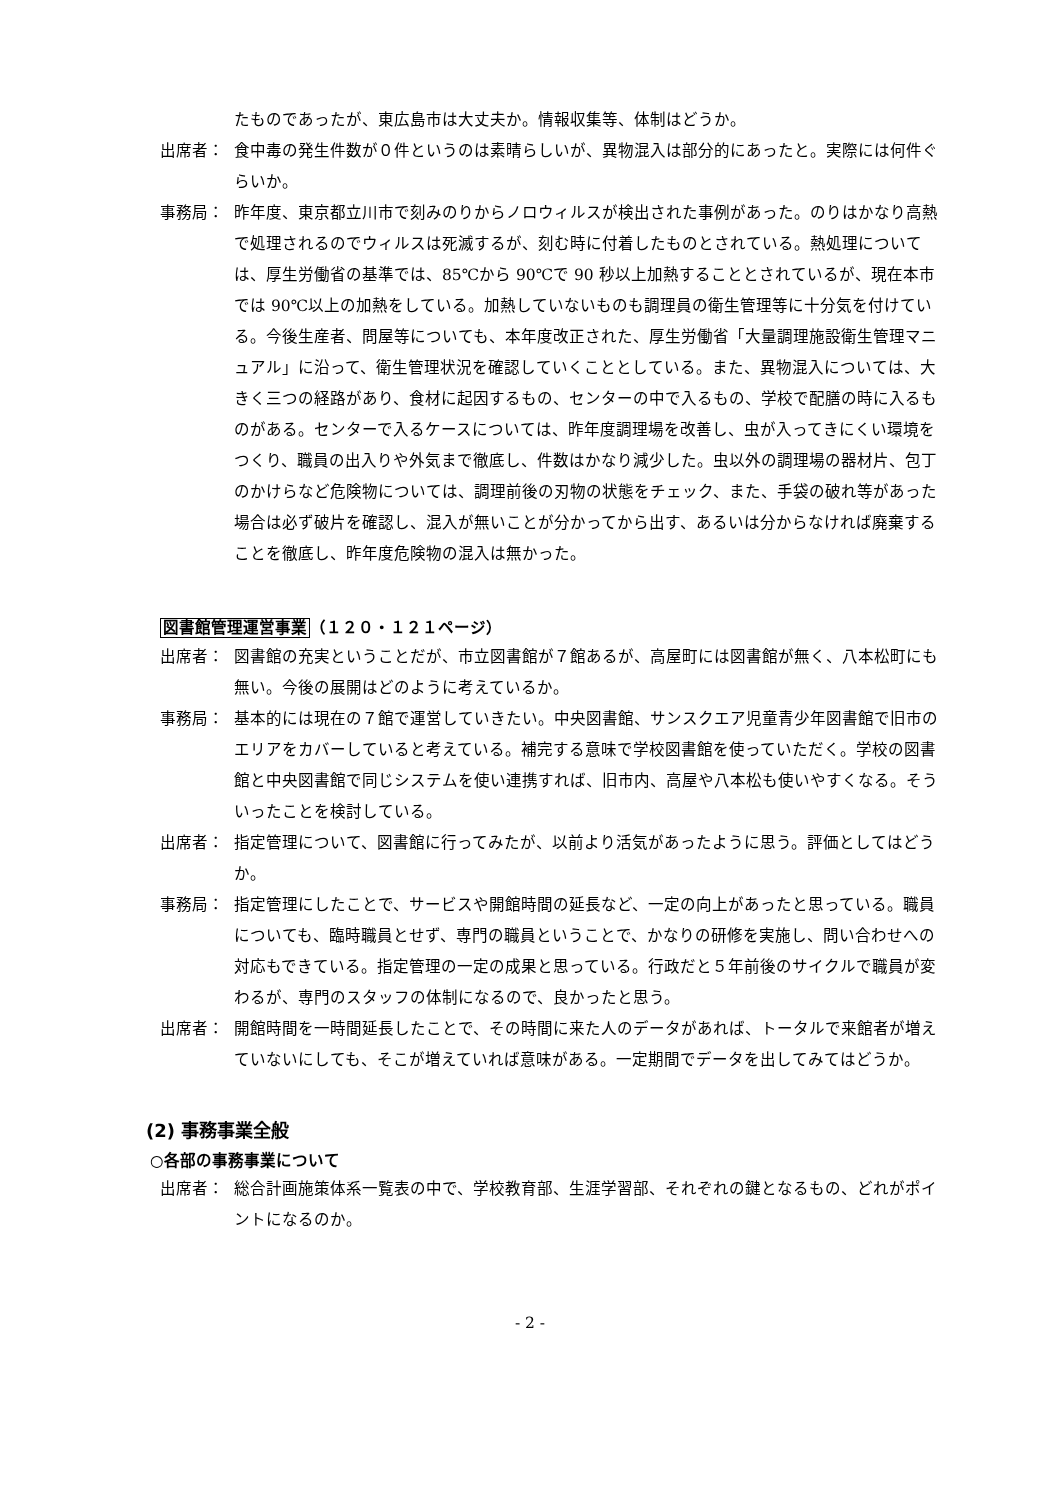たものであったが、東広島市は大丈夫か。情報収集等、体制はどうか。
出席者： 食中毒の発生件数が０件というのは素晴らしいが、異物混入は部分的にあったと。実際には何件ぐらいか。
事務局： 昨年度、東京都立川市で刻みのりからノロウィルスが検出された事例があった。のりはかなり高熱で処理されるのでウィルスは死滅するが、刻む時に付着したものとされている。熱処理については、厚生労働省の基準では、85℃から 90℃で 90 秒以上加熱することとされているが、現在本市では 90℃以上の加熱をしている。加熱していないものも調理員の衛生管理等に十分気を付けている。今後生産者、問屋等についても、本年度改正された、厚生労働省「大量調理施設衛生管理マニュアル」に沿って、衛生管理状況を確認していくこととしている。また、異物混入については、大きく三つの経路があり、食材に起因するもの、センターの中で入るもの、学校で配膳の時に入るものがある。センターで入るケースについては、昨年度調理場を改善し、虫が入ってきにくい環境をつくり、職員の出入りや外気まで徹底し、件数はかなり減少した。虫以外の調理場の器材片、包丁のかけらなど危険物については、調理前後の刃物の状態をチェック、また、手袋の破れ等があった場合は必ず破片を確認し、混入が無いことが分かってから出す、あるいは分からなければ廃棄することを徹底し、昨年度危険物の混入は無かった。
図書館管理運営事業（１２０・１２１ページ）
出席者： 図書館の充実ということだが、市立図書館が７館あるが、高屋町には図書館が無く、八本松町にも無い。今後の展開はどのように考えているか。
事務局： 基本的には現在の７館で運営していきたい。中央図書館、サンスクエア児童青少年図書館で旧市のエリアをカバーしていると考えている。補完する意味で学校図書館を使っていただく。学校の図書館と中央図書館で同じシステムを使い連携すれば、旧市内、高屋や八本松も使いやすくなる。そういったことを検討している。
出席者： 指定管理について、図書館に行ってみたが、以前より活気があったように思う。評価としてはどうか。
事務局： 指定管理にしたことで、サービスや開館時間の延長など、一定の向上があったと思っている。職員についても、臨時職員とせず、専門の職員ということで、かなりの研修を実施し、問い合わせへの対応もできている。指定管理の一定の成果と思っている。行政だと５年前後のサイクルで職員が変わるが、専門のスタッフの体制になるので、良かったと思う。
出席者： 開館時間を一時間延長したことで、その時間に来た人のデータがあれば、トータルで来館者が増えていないにしても、そこが増えていれば意味がある。一定期間でデータを出してみてはどうか。
(2) 事務事業全般
○各部の事務事業について
出席者： 総合計画施策体系一覧表の中で、学校教育部、生涯学習部、それぞれの鍵となるもの、どれがポイントになるのか。
- 2 -